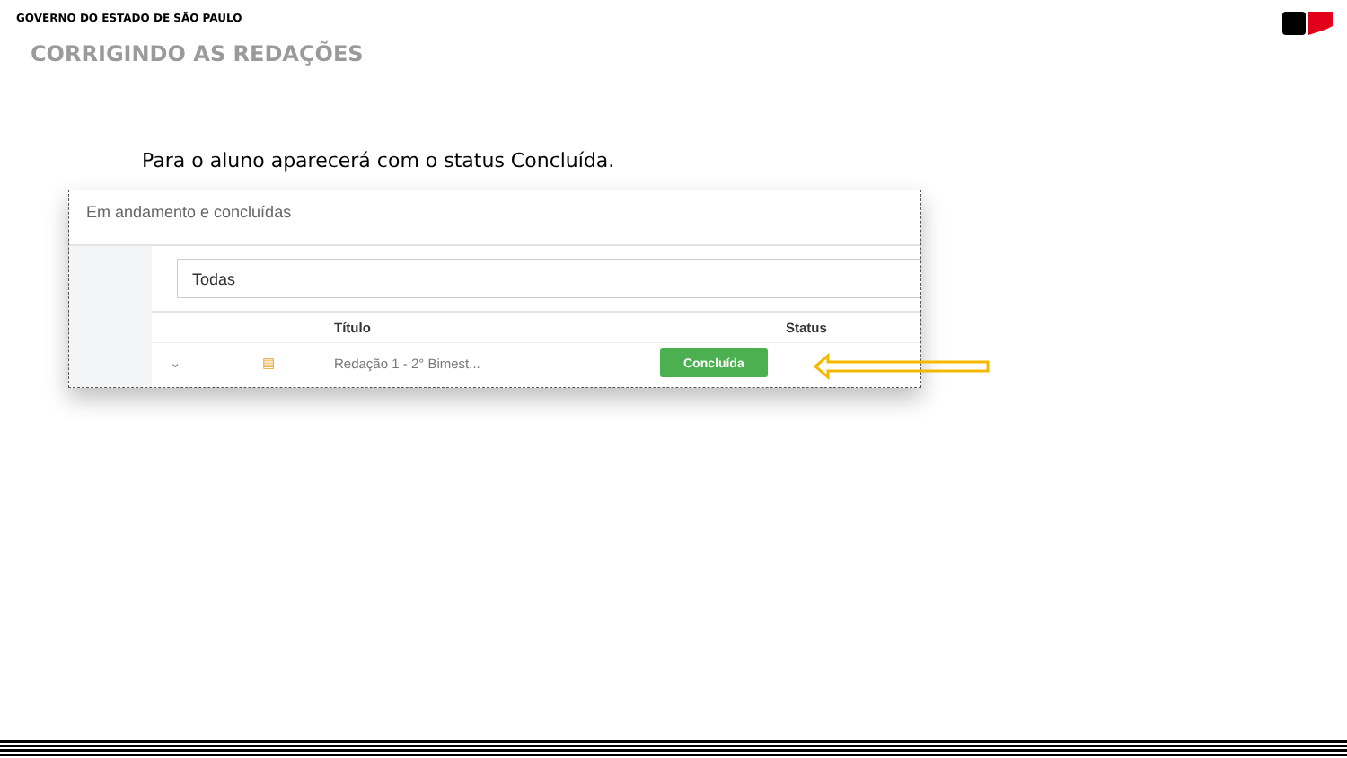GOVERNO DO ESTADO DE SÃO PAULO
CORRIGINDO AS REDAÇÕES
Para o aluno aparecerá com o status Concluída.
Em andamento e concluídas
Todas
| | | Título | Status |
| --- | --- | --- | --- |
| ⌄ | ▤ | Redação 1 - 2° Bimest... | Concluída |